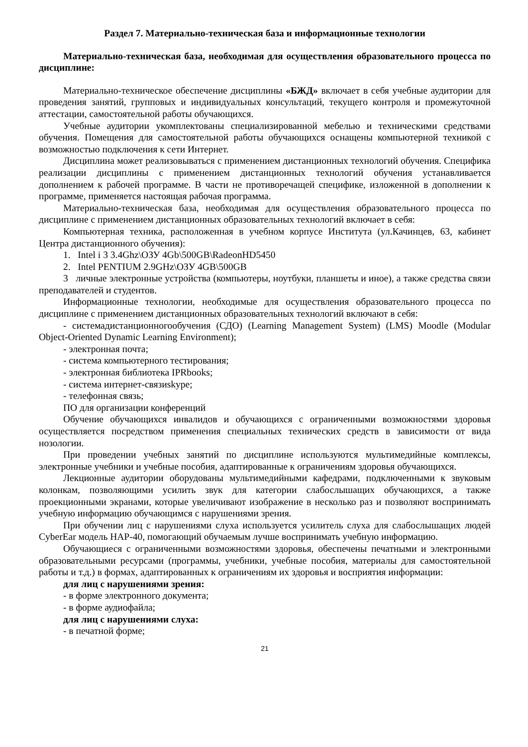Раздел 7. Материально-техническая база и информационные технологии
Материально-техническая база, необходимая для осуществления образовательного процесса по дисциплине:
Материально-техническое обеспечение дисциплины «БЖД» включает в себя учебные аудитории для проведения занятий, групповых и индивидуальных консультаций, текущего контроля и промежуточной аттестации, самостоятельной работы обучающихся.
Учебные аудитории укомплектованы специализированной мебелью и техническими средствами обучения. Помещения для самостоятельной работы обучающихся оснащены компьютерной техникой с возможностью подключения к сети Интернет.
Дисциплина может реализовываться с применением дистанционных технологий обучения. Специфика реализации дисциплины с применением дистанционных технологий обучения устанавливается дополнением к рабочей программе. В части не противоречащей специфике, изложенной в дополнении к программе, применяется настоящая рабочая программа.
Материально-техническая база, необходимая для осуществления образовательного процесса по дисциплине с применением дистанционных образовательных технологий включает в себя:
Компьютерная техника, расположенная в учебном корпусе Института (ул.Качинцев, 63, кабинет Центра дистанционного обучения):
1. Intel i 3 3.4Ghz\ОЗУ 4Gb\500GB\RadeonHD5450
2. Intel PENTIUM 2.9GHz\ОЗУ 4GB\500GB
3 личные электронные устройства (компьютеры, ноутбуки, планшеты и иное), а также средства связи преподавателей и студентов.
Информационные технологии, необходимые для осуществления образовательного процесса по дисциплине с применением дистанционных образовательных технологий включают в себя:
- системадистанционногообучения (СДО) (Learning Management System) (LMS) Moodle (Modular Object-Oriented Dynamic Learning Environment);
- электронная почта;
- система компьютерного тестирования;
- электронная библиотека IPRbooks;
- система интернет-связиskype;
- телефонная связь;
ПО для организации конференций
Обучение обучающихся инвалидов и обучающихся с ограниченными возможностями здоровья осуществляется посредством применения специальных технических средств в зависимости от вида нозологии.
При проведении учебных занятий по дисциплине используются мультимедийные комплексы, электронные учебники и учебные пособия, адаптированные к ограничениям здоровья обучающихся.
Лекционные аудитории оборудованы мультимедийными кафедрами, подключенными к звуковым колонкам, позволяющими усилить звук для категории слабослышащих обучающихся, а также проекционными экранами, которые увеличивают изображение в несколько раз и позволяют воспринимать учебную информацию обучающимся с нарушениями зрения.
При обучении лиц с нарушениями слуха используется усилитель слуха для слабослышащих людей CyberEar модель HAP-40, помогающий обучаемым лучше воспринимать учебную информацию.
Обучающиеся с ограниченными возможностями здоровья, обеспечены печатными и электронными образовательными ресурсами (программы, учебники, учебные пособия, материалы для самостоятельной работы и т.д.) в формах, адаптированных к ограничениям их здоровья и восприятия информации:
для лиц с нарушениями зрения:
- в форме электронного документа;
- в форме аудиофайла;
для лиц с нарушениями слуха:
- в печатной форме;
21